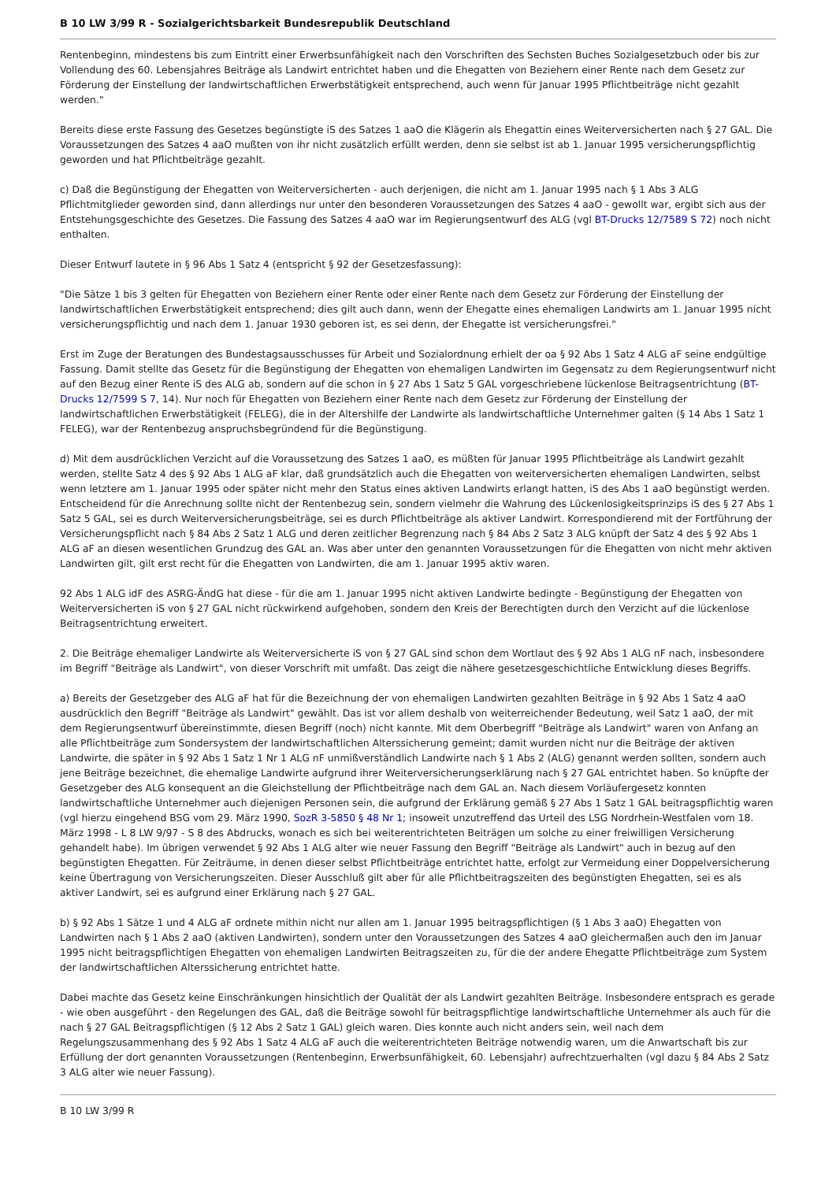B 10 LW 3/99 R - Sozialgerichtsbarkeit Bundesrepublik Deutschland
Rentenbeginn, mindestens bis zum Eintritt einer Erwerbsunfähigkeit nach den Vorschriften des Sechsten Buches Sozialgesetzbuch oder bis zur Vollendung des 60. Lebensjahres Beiträge als Landwirt entrichtet haben und die Ehegatten von Beziehern einer Rente nach dem Gesetz zur Förderung der Einstellung der landwirtschaftlichen Erwerbstätigkeit entsprechend, auch wenn für Januar 1995 Pflichtbeiträge nicht gezahlt werden."
Bereits diese erste Fassung des Gesetzes begünstigte iS des Satzes 1 aaO die Klägerin als Ehegattin eines Weiterversicherten nach § 27 GAL. Die Voraussetzungen des Satzes 4 aaO mußten von ihr nicht zusätzlich erfüllt werden, denn sie selbst ist ab 1. Januar 1995 versicherungspflichtig geworden und hat Pflichtbeiträge gezahlt.
c) Daß die Begünstigung der Ehegatten von Weiterversicherten - auch derjenigen, die nicht am 1. Januar 1995 nach § 1 Abs 3 ALG Pflichtmitglieder geworden sind, dann allerdings nur unter den besonderen Voraussetzungen des Satzes 4 aaO - gewollt war, ergibt sich aus der Entstehungsgeschichte des Gesetzes. Die Fassung des Satzes 4 aaO war im Regierungsentwurf des ALG (vgl BT-Drucks 12/7589 S 72) noch nicht enthalten.
Dieser Entwurf lautete in § 96 Abs 1 Satz 4 (entspricht § 92 der Gesetzesfassung):
"Die Sätze 1 bis 3 gelten für Ehegatten von Beziehern einer Rente oder einer Rente nach dem Gesetz zur Förderung der Einstellung der landwirtschaftlichen Erwerbstätigkeit entsprechend; dies gilt auch dann, wenn der Ehegatte eines ehemaligen Landwirts am 1. Januar 1995 nicht versicherungspflichtig und nach dem 1. Januar 1930 geboren ist, es sei denn, der Ehegatte ist versicherungsfrei."
Erst im Zuge der Beratungen des Bundestagsausschusses für Arbeit und Sozialordnung erhielt der oa § 92 Abs 1 Satz 4 ALG aF seine endgültige Fassung. Damit stellte das Gesetz für die Begünstigung der Ehegatten von ehemaligen Landwirten im Gegensatz zu dem Regierungsentwurf nicht auf den Bezug einer Rente iS des ALG ab, sondern auf die schon in § 27 Abs 1 Satz 5 GAL vorgeschriebene lückenlose Beitragsentrichtung (BT-Drucks 12/7599 S 7, 14). Nur noch für Ehegatten von Beziehern einer Rente nach dem Gesetz zur Förderung der Einstellung der landwirtschaftlichen Erwerbstätigkeit (FELEG), die in der Altershilfe der Landwirte als landwirtschaftliche Unternehmer galten (§ 14 Abs 1 Satz 1 FELEG), war der Rentenbezug anspruchsbegründend für die Begünstigung.
d) Mit dem ausdrücklichen Verzicht auf die Voraussetzung des Satzes 1 aaO, es müßten für Januar 1995 Pflichtbeiträge als Landwirt gezahlt werden, stellte Satz 4 des § 92 Abs 1 ALG aF klar, daß grundsätzlich auch die Ehegatten von weiterversicherten ehemaligen Landwirten, selbst wenn letztere am 1. Januar 1995 oder später nicht mehr den Status eines aktiven Landwirts erlangt hatten, iS des Abs 1 aaO begünstigt werden. Entscheidend für die Anrechnung sollte nicht der Rentenbezug sein, sondern vielmehr die Wahrung des Lückenlosigkeitsprinzips iS des § 27 Abs 1 Satz 5 GAL, sei es durch Weiterversicherungsbeiträge, sei es durch Pflichtbeiträge als aktiver Landwirt. Korrespondierend mit der Fortführung der Versicherungspflicht nach § 84 Abs 2 Satz 1 ALG und deren zeitlicher Begrenzung nach § 84 Abs 2 Satz 3 ALG knüpft der Satz 4 des § 92 Abs 1 ALG aF an diesen wesentlichen Grundzug des GAL an. Was aber unter den genannten Voraussetzungen für die Ehegatten von nicht mehr aktiven Landwirten gilt, gilt erst recht für die Ehegatten von Landwirten, die am 1. Januar 1995 aktiv waren.
92 Abs 1 ALG idF des ASRG-ÄndG hat diese - für die am 1. Januar 1995 nicht aktiven Landwirte bedingte - Begünstigung der Ehegatten von Weiterversicherten iS von § 27 GAL nicht rückwirkend aufgehoben, sondern den Kreis der Berechtigten durch den Verzicht auf die lückenlose Beitragsentrichtung erweitert.
2. Die Beiträge ehemaliger Landwirte als Weiterversicherte iS von § 27 GAL sind schon dem Wortlaut des § 92 Abs 1 ALG nF nach, insbesondere im Begriff "Beiträge als Landwirt", von dieser Vorschrift mit umfaßt. Das zeigt die nähere gesetzesgeschichtliche Entwicklung dieses Begriffs.
a) Bereits der Gesetzgeber des ALG aF hat für die Bezeichnung der von ehemaligen Landwirten gezahlten Beiträge in § 92 Abs 1 Satz 4 aaO ausdrücklich den Begriff "Beiträge als Landwirt" gewählt. Das ist vor allem deshalb von weiterreichender Bedeutung, weil Satz 1 aaO, der mit dem Regierungsentwurf übereinstimmte, diesen Begriff (noch) nicht kannte. Mit dem Oberbegriff "Beiträge als Landwirt" waren von Anfang an alle Pflichtbeiträge zum Sondersystem der landwirtschaftlichen Alterssicherung gemeint; damit wurden nicht nur die Beiträge der aktiven Landwirte, die später in § 92 Abs 1 Satz 1 Nr 1 ALG nF unmißverständlich Landwirte nach § 1 Abs 2 (ALG) genannt werden sollten, sondern auch jene Beiträge bezeichnet, die ehemalige Landwirte aufgrund ihrer Weiterversicherungserklärung nach § 27 GAL entrichtet haben. So knüpfte der Gesetzgeber des ALG konsequent an die Gleichstellung der Pflichtbeiträge nach dem GAL an. Nach diesem Vorläufergesetz konnten landwirtschaftliche Unternehmer auch diejenigen Personen sein, die aufgrund der Erklärung gemäß § 27 Abs 1 Satz 1 GAL beitragspflichtig waren (vgl hierzu eingehend BSG vom 29. März 1990, SozR 3-5850 § 48 Nr 1; insoweit unzutreffend das Urteil des LSG Nordrhein-Westfalen vom 18. März 1998 - L 8 LW 9/97 - S 8 des Abdrucks, wonach es sich bei weiterentrichteten Beiträgen um solche zu einer freiwilligen Versicherung gehandelt habe). Im übrigen verwendet § 92 Abs 1 ALG alter wie neuer Fassung den Begriff "Beiträge als Landwirt" auch in bezug auf den begünstigten Ehegatten. Für Zeiträume, in denen dieser selbst Pflichtbeiträge entrichtet hatte, erfolgt zur Vermeidung einer Doppelversicherung keine Übertragung von Versicherungszeiten. Dieser Ausschluß gilt aber für alle Pflichtbeitragszeiten des begünstigten Ehegatten, sei es als aktiver Landwirt, sei es aufgrund einer Erklärung nach § 27 GAL.
b) § 92 Abs 1 Sätze 1 und 4 ALG aF ordnete mithin nicht nur allen am 1. Januar 1995 beitragspflichtigen (§ 1 Abs 3 aaO) Ehegatten von Landwirten nach § 1 Abs 2 aaO (aktiven Landwirten), sondern unter den Voraussetzungen des Satzes 4 aaO gleichermaßen auch den im Januar 1995 nicht beitragspflichtigen Ehegatten von ehemaligen Landwirten Beitragszeiten zu, für die der andere Ehegatte Pflichtbeiträge zum System der landwirtschaftlichen Alterssicherung entrichtet hatte.
Dabei machte das Gesetz keine Einschränkungen hinsichtlich der Qualität der als Landwirt gezahlten Beiträge. Insbesondere entsprach es gerade - wie oben ausgeführt - den Regelungen des GAL, daß die Beiträge sowohl für beitragspflichtige landwirtschaftliche Unternehmer als auch für die nach § 27 GAL Beitragspflichtigen (§ 12 Abs 2 Satz 1 GAL) gleich waren. Dies konnte auch nicht anders sein, weil nach dem Regelungszusammenhang des § 92 Abs 1 Satz 4 ALG aF auch die weiterentrichteten Beiträge notwendig waren, um die Anwartschaft bis zur Erfüllung der dort genannten Voraussetzungen (Rentenbeginn, Erwerbsunfähigkeit, 60. Lebensjahr) aufrechtzuerhalten (vgl dazu § 84 Abs 2 Satz 3 ALG alter wie neuer Fassung).
B 10 LW 3/99 R